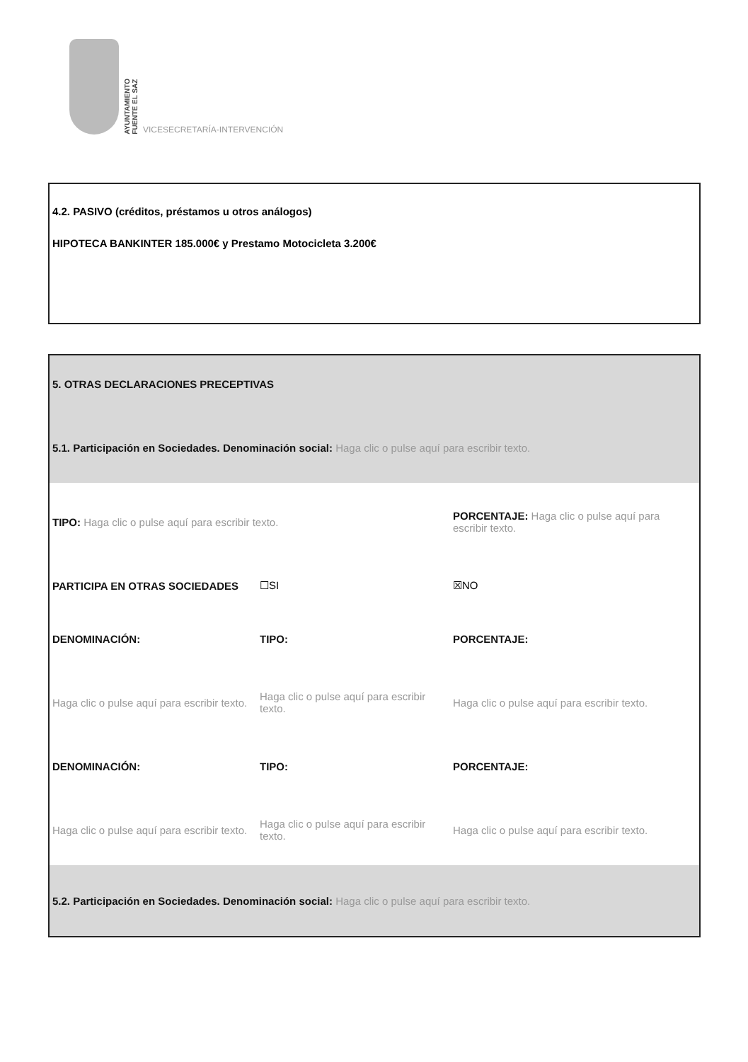AYUNTAMIENTO
FUENTE EL SAZ
VICESECRETARÍA-INTERVENCIÓN
4.2. PASIVO (créditos, préstamos u otros análogos)
HIPOTECA BANKINTER 185.000€ y Prestamo Motocicleta 3.200€
| 5. OTRAS DECLARACIONES PRECEPTIVAS | | |
| 5.1. Participación en Sociedades. Denominación social: Haga clic o pulse aquí para escribir texto. | | |
| TIPO: Haga clic o pulse aquí para escribir texto. | | PORCENTAJE: Haga clic o pulse aquí para escribir texto. |
| PARTICIPA EN OTRAS SOCIEDADES | ☐SI | ☒NO |
| DENOMINACIÓN: | TIPO: | PORCENTAJE: |
| Haga clic o pulse aquí para escribir texto. | Haga clic o pulse aquí para escribir texto. | Haga clic o pulse aquí para escribir texto. |
| DENOMINACIÓN: | TIPO: | PORCENTAJE: |
| Haga clic o pulse aquí para escribir texto. | Haga clic o pulse aquí para escribir texto. | Haga clic o pulse aquí para escribir texto. |
| 5.2. Participación en Sociedades. Denominación social: Haga clic o pulse aquí para escribir texto. | | |